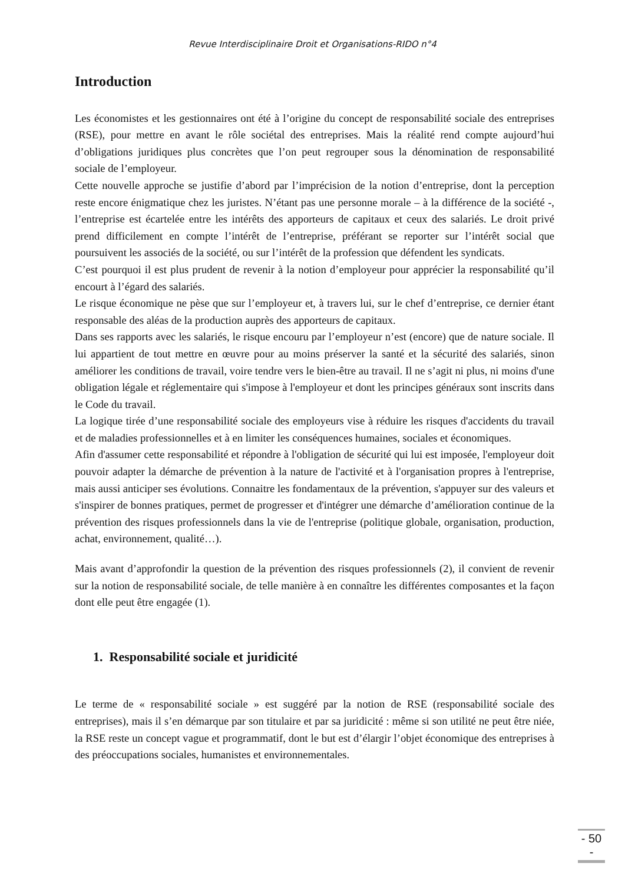Revue Interdisciplinaire Droit et Organisations-RIDO n°4
Introduction
Les économistes et les gestionnaires ont été à l’origine du concept de responsabilité sociale des entreprises (RSE), pour mettre en avant le rôle sociétal des entreprises. Mais la réalité rend compte aujourd’hui d’obligations juridiques plus concrètes que l’on peut regrouper sous la dénomination de responsabilité sociale de l’employeur.
Cette nouvelle approche se justifie d’abord par l’imprécision de la notion d’entreprise, dont la perception reste encore énigmatique chez les juristes. N’étant pas une personne morale – à la différence de la société -, l’entreprise est écartelée entre les intérêts des apporteurs de capitaux et ceux des salariés. Le droit privé prend difficilement en compte l’intérêt de l’entreprise, préférant se reporter sur l’intérêt social que poursuivent les associés de la société, ou sur l’intérêt de la profession que défendent les syndicats.
C’est pourquoi il est plus prudent de revenir à la notion d’employeur pour apprécier la responsabilité qu’il encourt à l’égard des salariés.
Le risque économique ne pèse que sur l’employeur et, à travers lui, sur le chef d’entreprise, ce dernier étant responsable des aléas de la production auprès des apporteurs de capitaux.
Dans ses rapports avec les salariés, le risque encouru par l’employeur n’est (encore) que de nature sociale. Il lui appartient de tout mettre en œuvre pour au moins préserver la santé et la sécurité des salariés, sinon améliorer les conditions de travail, voire tendre vers le bien-être au travail. Il ne s’agit ni plus, ni moins d'une obligation légale et réglementaire qui s'impose à l'employeur et dont les principes généraux sont inscrits dans le Code du travail.
La logique tirée d’une responsabilité sociale des employeurs vise à réduire les risques d'accidents du travail et de maladies professionnelles et à en limiter les conséquences humaines, sociales et économiques.
Afin d'assumer cette responsabilité et répondre à l'obligation de sécurité qui lui est imposée, l'employeur doit pouvoir adapter la démarche de prévention à la nature de l'activité et à l'organisation propres à l'entreprise, mais aussi anticiper ses évolutions. Connaitre les fondamentaux de la prévention, s'appuyer sur des valeurs et s'inspirer de bonnes pratiques, permet de progresser et d'intégrer une démarche d’amélioration continue de la prévention des risques professionnels dans la vie de l'entreprise (politique globale, organisation, production, achat, environnement, qualité…).
Mais avant d’approfondir la question de la prévention des risques professionnels (2), il convient de revenir sur la notion de responsabilité sociale, de telle manière à en connaître les différentes composantes et la façon dont elle peut être engagée (1).
1. Responsabilité sociale et juridicité
Le terme de « responsabilité sociale » est suggéré par la notion de RSE (responsabilité sociale des entreprises), mais il s’en démarque par son titulaire et par sa juridicité : même si son utilité ne peut être niée, la RSE reste un concept vague et programmatif, dont le but est d’élargir l’objet économique des entreprises à des préoccupations sociales, humanistes et environnementales.
- 50 -